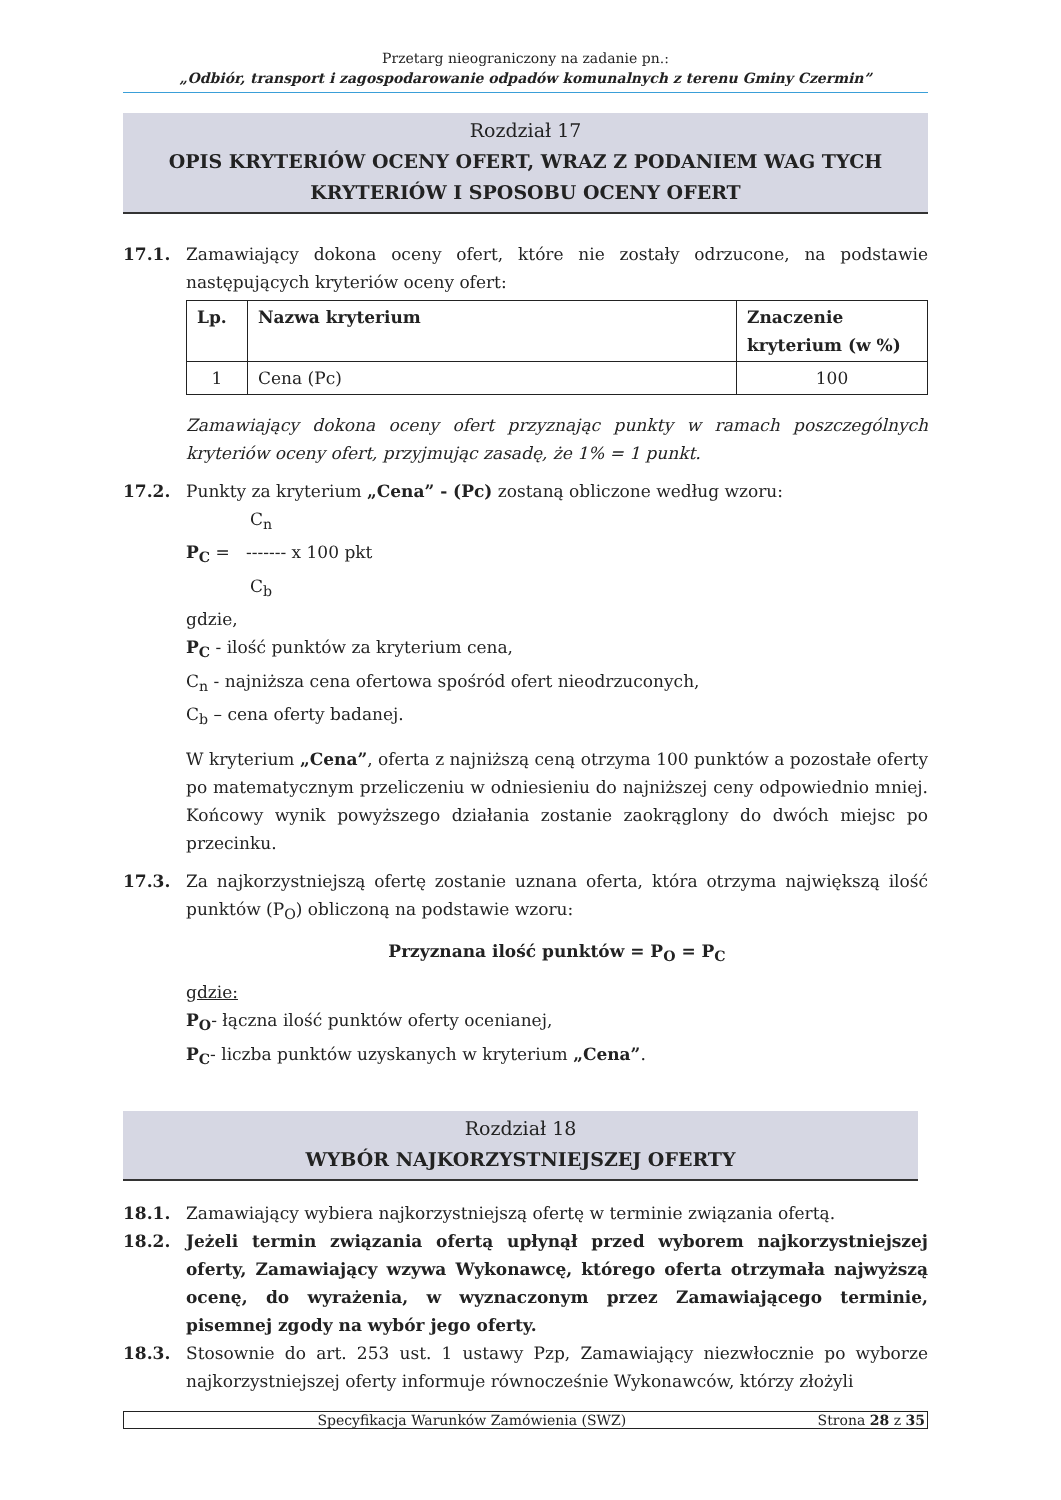Przetarg nieograniczony na zadanie pn.:
„Odbiór, transport i zagospodarowanie odpadów komunalnych z terenu Gminy Czermin”
Rozdział 17
OPIS KRYTERIÓW OCENY OFERT, WRAZ Z PODANIEM WAG TYCH
KRYTERIÓW I SPOSOBU OCENY OFERT
17.1. Zamawiający dokona oceny ofert, które nie zostały odrzucone, na podstawie następujących kryteriów oceny ofert:
| Lp. | Nazwa kryterium | Znaczenie kryterium (w %) |
| --- | --- | --- |
| 1 | Cena (Pc) | 100 |
Zamawiający dokona oceny ofert przyznając punkty w ramach poszczególnych kryteriów oceny ofert, przyjmując zasadę, że 1% = 1 punkt.
17.2. Punkty za kryterium „Cena” - (Pc) zostaną obliczone według wzoru:
C<sub>n</sub>
P<sub>C</sub> = ------- x 100 pkt
C<sub>b</sub>
gdzie,
P<sub>C</sub> - ilość punktów za kryterium cena,
C<sub>n</sub> - najniższa cena ofertowa spośród ofert nieodrzuconych,
C<sub>b</sub> – cena oferty badanej.
W kryterium „Cena”, oferta z najniższą ceną otrzyma 100 punktów a pozostałe oferty po matematycznym przeliczeniu w odniesieniu do najniższej ceny odpowiednio mniej. Końcowy wynik powyższego działania zostanie zaokrąglony do dwóch miejsc po przecinku.
17.3. Za najkorzystniejszą ofertę zostanie uznana oferta, która otrzyma największą ilość punktów (P<sub>O</sub>) obliczoną na podstawie wzoru:
Przyznana ilość punktów = P<sub>O</sub> = P<sub>C</sub>
gdzie:
P<sub>O</sub>- łączna ilość punktów oferty ocenianej,
P<sub>C</sub>- liczba punktów uzyskanych w kryterium „Cena”.
Rozdział 18
WYBÓR NAJKORZYSTNIEJSZEJ OFERTY
18.1. Zamawiający wybiera najkorzystniejszą ofertę w terminie związania ofertą.
18.2. Jeżeli termin związania ofertą upłynął przed wyborem najkorzystniejszej oferty, Zamawiający wzywa Wykonawcę, którego oferta otrzymała najwyższą ocenę, do wyrażenia, w wyznaczonym przez Zamawiającego terminie, pisemnej zgody na wybór jego oferty.
18.3. Stosownie do art. 253 ust. 1 ustawy Pzp, Zamawiający niezwłocznie po wyborze najkorzystniejszej oferty informuje równocześnie Wykonawców, którzy złożyli
Specyfikacja Warunków Zamówienia (SWZ) Strona 28 z 35